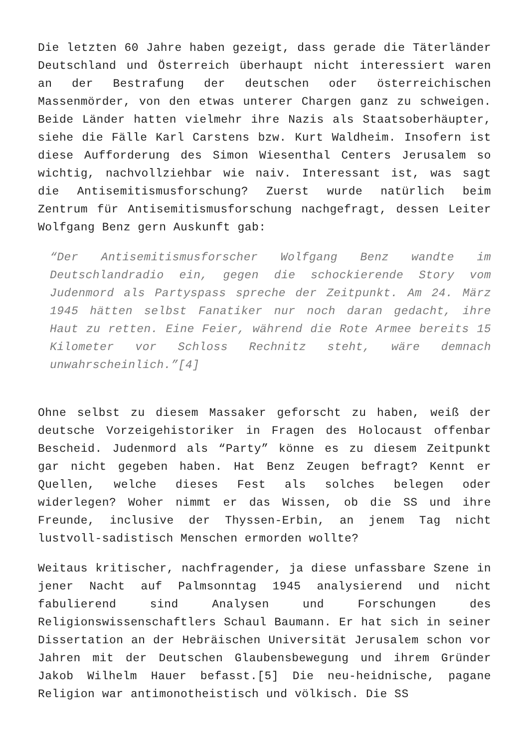Die letzten 60 Jahre haben gezeigt, dass gerade die Täterländer Deutschland und Österreich überhaupt nicht interessiert waren an der Bestrafung der deutschen oder österreichischen Massenmörder, von den etwas unterer Chargen ganz zu schweigen. Beide Länder hatten vielmehr ihre Nazis als Staatsoberhäupter, siehe die Fälle Karl Carstens bzw. Kurt Waldheim. Insofern ist diese Aufforderung des Simon Wiesenthal Centers Jerusalem so wichtig, nachvollziehbar wie naiv. Interessant ist, was sagt die Antisemitismusforschung? Zuerst wurde natürlich beim Zentrum für Antisemitismusforschung nachgefragt, dessen Leiter Wolfgang Benz gern Auskunft gab:
“Der Antisemitismusforscher Wolfgang Benz wandte im Deutschlandradio ein, gegen die schockierende Story vom Judenmord als Partyspass spreche der Zeitpunkt. Am 24. März 1945 hätten selbst Fanatiker nur noch daran gedacht, ihre Haut zu retten. Eine Feier, während die Rote Armee bereits 15 Kilometer vor Schloss Rechnitz steht, wäre demnach unwahrscheinlich.”[4]
Ohne selbst zu diesem Massaker geforscht zu haben, weiß der deutsche Vorzeigehistoriker in Fragen des Holocaust offenbar Bescheid. Judenmord als “Party” könne es zu diesem Zeitpunkt gar nicht gegeben haben. Hat Benz Zeugen befragt? Kennt er Quellen, welche dieses Fest als solches belegen oder widerlegen? Woher nimmt er das Wissen, ob die SS und ihre Freunde, inclusive der Thyssen-Erbin, an jenem Tag nicht lustvoll-sadistisch Menschen ermorden wollte?
Weitaus kritischer, nachfragender, ja diese unfassbare Szene in jener Nacht auf Palmsonntag 1945 analysierend und nicht fabulierend sind Analysen und Forschungen des Religionswissenschaftlers Schaul Baumann. Er hat sich in seiner Dissertation an der Hebräischen Universität Jerusalem schon vor Jahren mit der Deutschen Glaubensbewegung und ihrem Gründer Jakob Wilhelm Hauer befasst.[5] Die neu-heidnische, pagane Religion war antimonotheistisch und völkisch. Die SS